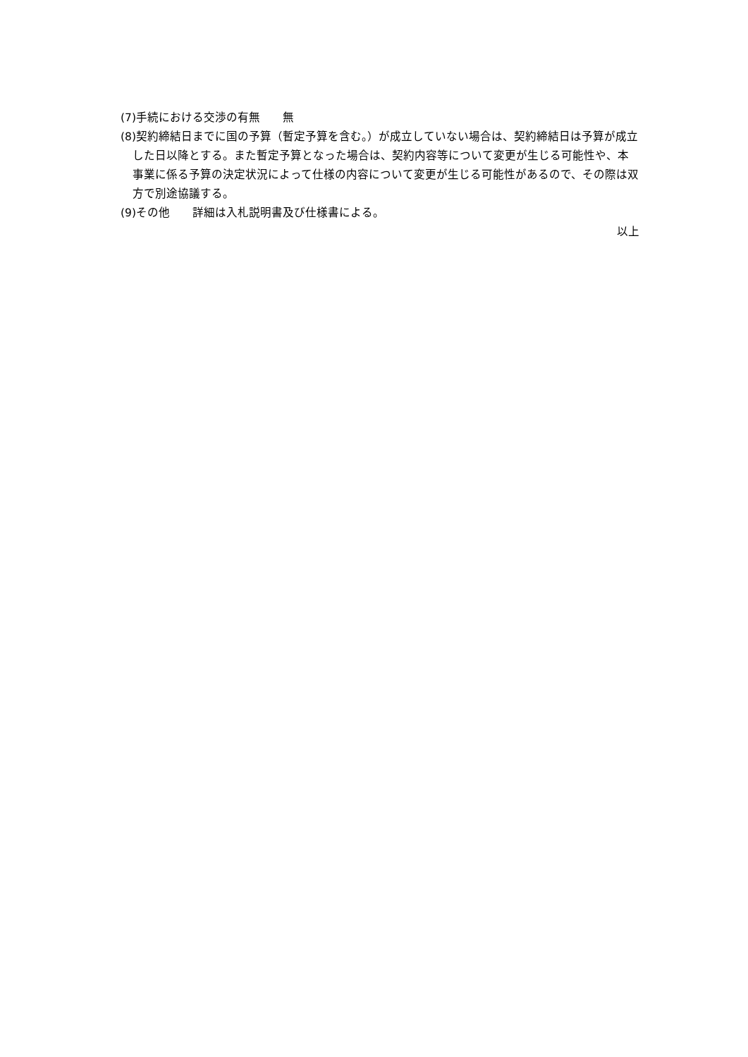(7)手続における交渉の有無　　無
(8)契約締結日までに国の予算（暫定予算を含む。）が成立していない場合は、契約締結日は予算が成立した日以降とする。また暫定予算となった場合は、契約内容等について変更が生じる可能性や、本事業に係る予算の決定状況によって仕様の内容について変更が生じる可能性があるので、その際は双方で別途協議する。
(9)その他　　詳細は入札説明書及び仕様書による。
以上